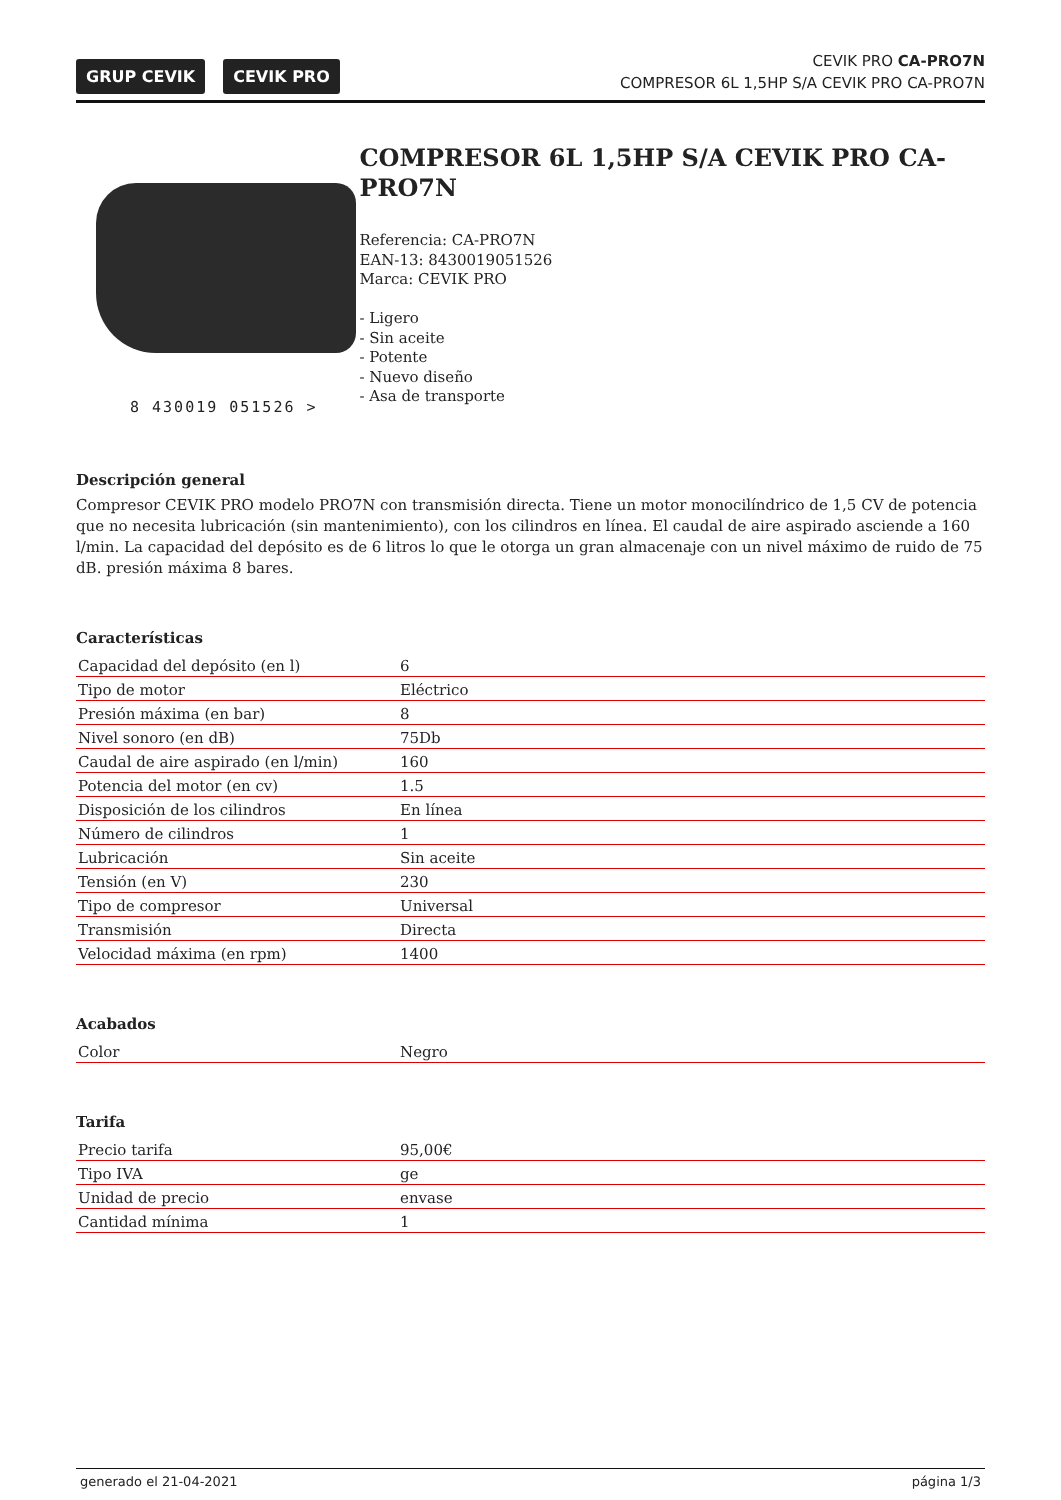GRUP CEVIK CEVIK PRO
CEVIK PRO CA-PRO7N
COMPRESOR 6L 1,5HP S/A CEVIK PRO CA-PRO7N
8 430019 051526 >
COMPRESOR 6L 1,5HP S/A CEVIK PRO CA-PRO7N
Referencia: CA-PRO7N
EAN-13: 8430019051526
Marca: CEVIK PRO
- Ligero
- Sin aceite
- Potente
- Nuevo diseño
- Asa de transporte
Descripción general
Compresor CEVIK PRO modelo PRO7N con transmisión directa. Tiene un motor monocilíndrico de 1,5 CV de potencia que no necesita lubricación (sin mantenimiento), con los cilindros en línea. El caudal de aire aspirado asciende a 160 l/min. La capacidad del depósito es de 6 litros lo que le otorga un gran almacenaje con un nivel máximo de ruido de 75 dB. presión máxima 8 bares.
Características
| Capacidad del depósito (en l) | 6 |
| Tipo de motor | Eléctrico |
| Presión máxima (en bar) | 8 |
| Nivel sonoro (en dB) | 75Db |
| Caudal de aire aspirado (en l/min) | 160 |
| Potencia del motor (en cv) | 1.5 |
| Disposición de los cilindros | En línea |
| Número de cilindros | 1 |
| Lubricación | Sin aceite |
| Tensión (en V) | 230 |
| Tipo de compresor | Universal |
| Transmisión | Directa |
| Velocidad máxima (en rpm) | 1400 |
Acabados
| Color | Negro |
Tarifa
| Precio tarifa | 95,00€ |
| Tipo IVA | ge |
| Unidad de precio | envase |
| Cantidad mínima | 1 |
generado el 21-04-2021 página 1/3